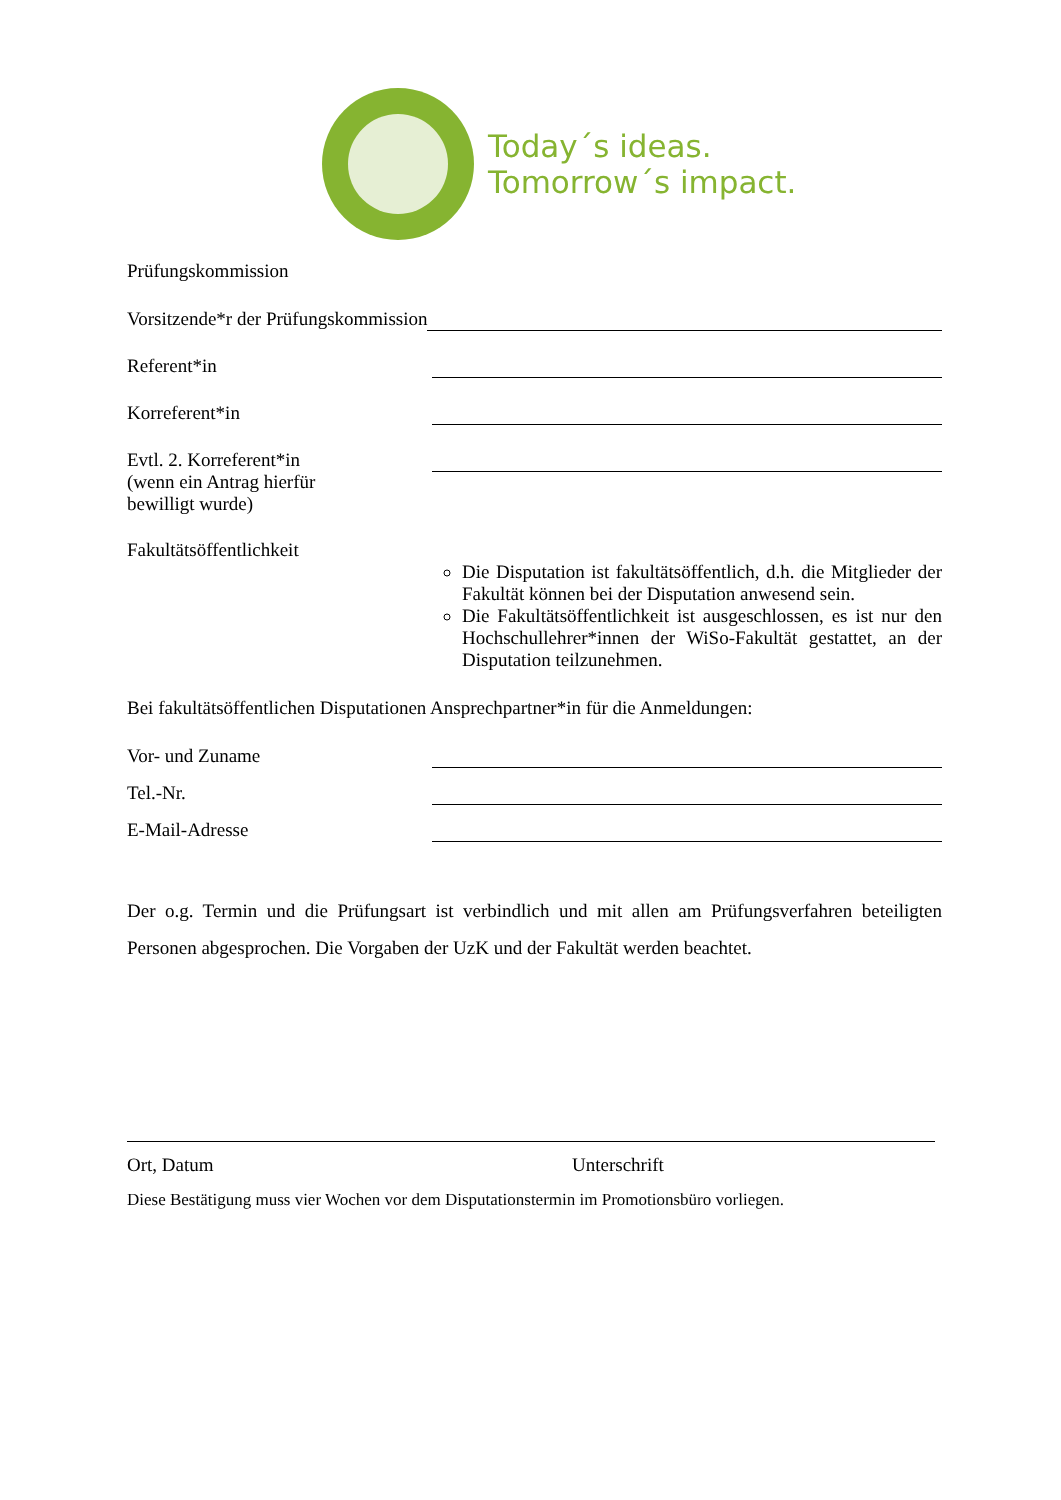Today´s ideas.
Tomorrow´s impact.
Prüfungskommission
Vorsitzende*r der Prüfungskommission
Referent*in
Korreferent*in
Evtl. 2. Korreferent*in
(wenn ein Antrag hierfür
bewilligt wurde)
Fakultätsöffentlichkeit
Die Disputation ist fakultätsöffentlich, d.h. die Mitglieder der Fakultät können bei der Disputation anwesend sein.
Die Fakultätsöffentlichkeit ist ausgeschlossen, es ist nur den Hochschullehrer*innen der WiSo-Fakultät gestattet, an der Disputation teilzunehmen.
Bei fakultätsöffentlichen Disputationen Ansprechpartner*in für die Anmeldungen:
Vor- und Zuname
Tel.-Nr.
E-Mail-Adresse
Der o.g. Termin und die Prüfungsart ist verbindlich und mit allen am Prüfungsverfahren beteiligten Personen abgesprochen. Die Vorgaben der UzK und der Fakultät werden beachtet.
Ort, Datum Unterschrift
Diese Bestätigung muss vier Wochen vor dem Disputationstermin im Promotionsbüro vorliegen.